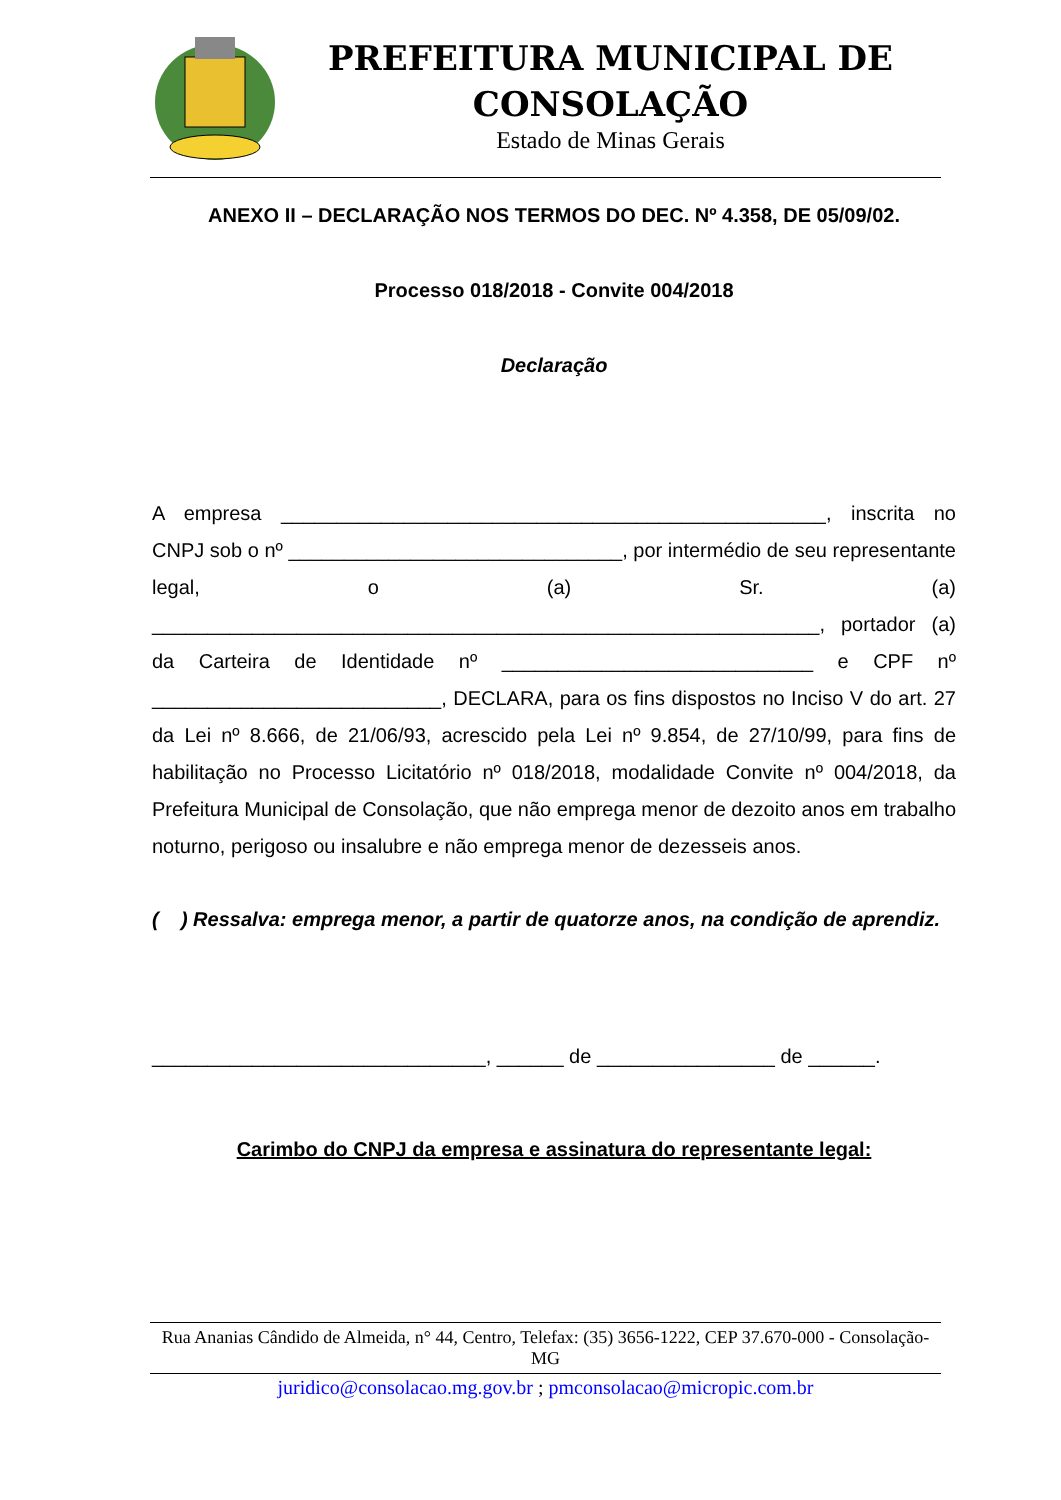PREFEITURA MUNICIPAL DE CONSOLAÇÃO
Estado de Minas Gerais
ANEXO II – DECLARAÇÃO NOS TERMOS DO DEC. Nº 4.358, DE 05/09/02.
Processo 018/2018 - Convite 004/2018
Declaração
A empresa _________________________________________________, inscrita no CNPJ sob o nº ______________________________, por intermédio de seu representante legal, o (a) Sr. (a) ____________________________________________________________, portador (a) da Carteira de Identidade nº ____________________________ e CPF nº __________________________, DECLARA, para os fins dispostos no Inciso V do art. 27 da Lei nº 8.666, de 21/06/93, acrescido pela Lei nº 9.854, de 27/10/99, para fins de habilitação no Processo Licitatório nº 018/2018, modalidade Convite nº 004/2018, da Prefeitura Municipal de Consolação, que não emprega menor de dezoito anos em trabalho noturno, perigoso ou insalubre e não emprega menor de dezesseis anos.
( ) Ressalva: emprega menor, a partir de quatorze anos, na condição de aprendiz.
______________________________, ______ de ________________ de ______.
Carimbo do CNPJ da empresa e assinatura do representante legal:
Rua Ananias Cândido de Almeida, n° 44, Centro, Telefax: (35) 3656-1222, CEP 37.670-000 - Consolação-MG
juridico@consolacao.mg.gov.br ; pmconsolacao@micropic.com.br